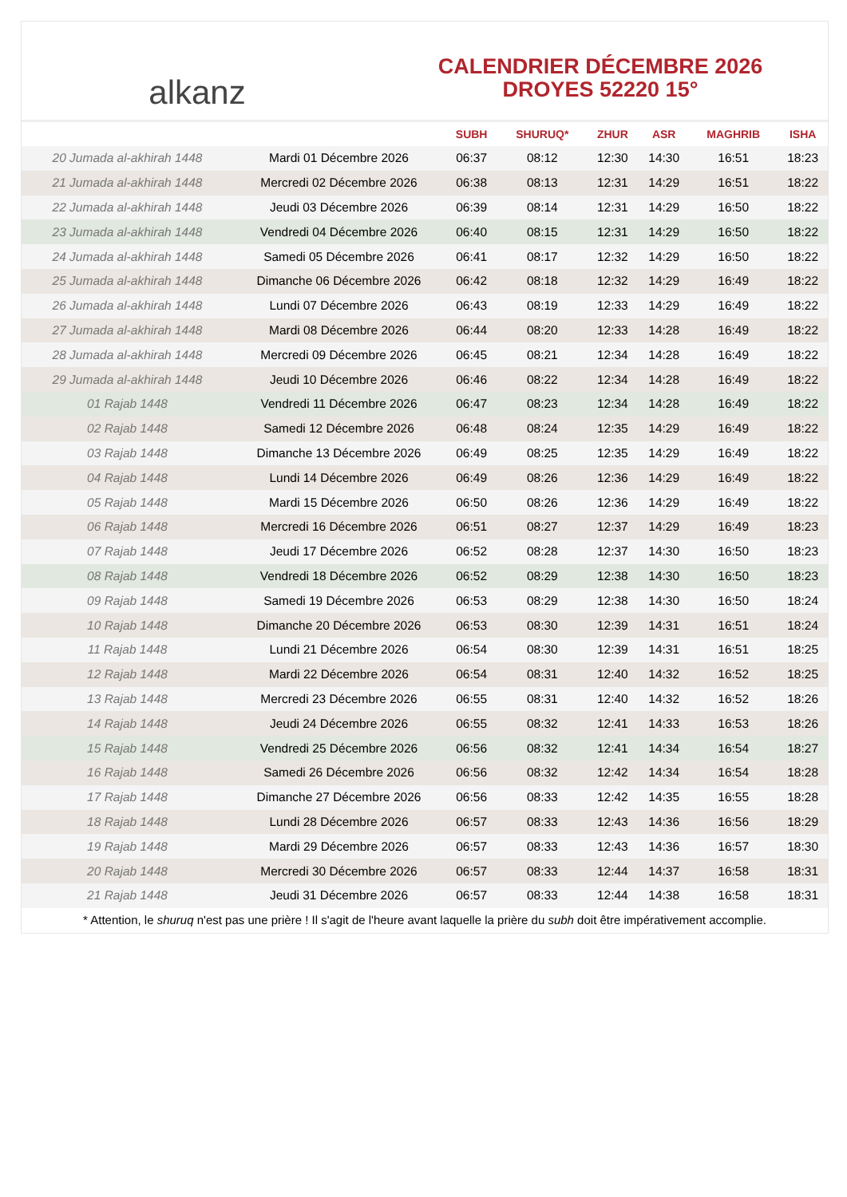alkanz
CALENDRIER DÉCEMBRE 2026
DROYES 52220 15°
| | | SUBH | SHURUQ* | ZHUR | ASR | MAGHRIB | ISHA |
| --- | --- | --- | --- | --- | --- | --- | --- |
| 20 Jumada al-akhirah 1448 | Mardi 01 Décembre 2026 | 06:37 | 08:12 | 12:30 | 14:30 | 16:51 | 18:23 |
| 21 Jumada al-akhirah 1448 | Mercredi 02 Décembre 2026 | 06:38 | 08:13 | 12:31 | 14:29 | 16:51 | 18:22 |
| 22 Jumada al-akhirah 1448 | Jeudi 03 Décembre 2026 | 06:39 | 08:14 | 12:31 | 14:29 | 16:50 | 18:22 |
| 23 Jumada al-akhirah 1448 | Vendredi 04 Décembre 2026 | 06:40 | 08:15 | 12:31 | 14:29 | 16:50 | 18:22 |
| 24 Jumada al-akhirah 1448 | Samedi 05 Décembre 2026 | 06:41 | 08:17 | 12:32 | 14:29 | 16:50 | 18:22 |
| 25 Jumada al-akhirah 1448 | Dimanche 06 Décembre 2026 | 06:42 | 08:18 | 12:32 | 14:29 | 16:49 | 18:22 |
| 26 Jumada al-akhirah 1448 | Lundi 07 Décembre 2026 | 06:43 | 08:19 | 12:33 | 14:29 | 16:49 | 18:22 |
| 27 Jumada al-akhirah 1448 | Mardi 08 Décembre 2026 | 06:44 | 08:20 | 12:33 | 14:28 | 16:49 | 18:22 |
| 28 Jumada al-akhirah 1448 | Mercredi 09 Décembre 2026 | 06:45 | 08:21 | 12:34 | 14:28 | 16:49 | 18:22 |
| 29 Jumada al-akhirah 1448 | Jeudi 10 Décembre 2026 | 06:46 | 08:22 | 12:34 | 14:28 | 16:49 | 18:22 |
| 01 Rajab 1448 | Vendredi 11 Décembre 2026 | 06:47 | 08:23 | 12:34 | 14:28 | 16:49 | 18:22 |
| 02 Rajab 1448 | Samedi 12 Décembre 2026 | 06:48 | 08:24 | 12:35 | 14:29 | 16:49 | 18:22 |
| 03 Rajab 1448 | Dimanche 13 Décembre 2026 | 06:49 | 08:25 | 12:35 | 14:29 | 16:49 | 18:22 |
| 04 Rajab 1448 | Lundi 14 Décembre 2026 | 06:49 | 08:26 | 12:36 | 14:29 | 16:49 | 18:22 |
| 05 Rajab 1448 | Mardi 15 Décembre 2026 | 06:50 | 08:26 | 12:36 | 14:29 | 16:49 | 18:22 |
| 06 Rajab 1448 | Mercredi 16 Décembre 2026 | 06:51 | 08:27 | 12:37 | 14:29 | 16:49 | 18:23 |
| 07 Rajab 1448 | Jeudi 17 Décembre 2026 | 06:52 | 08:28 | 12:37 | 14:30 | 16:50 | 18:23 |
| 08 Rajab 1448 | Vendredi 18 Décembre 2026 | 06:52 | 08:29 | 12:38 | 14:30 | 16:50 | 18:23 |
| 09 Rajab 1448 | Samedi 19 Décembre 2026 | 06:53 | 08:29 | 12:38 | 14:30 | 16:50 | 18:24 |
| 10 Rajab 1448 | Dimanche 20 Décembre 2026 | 06:53 | 08:30 | 12:39 | 14:31 | 16:51 | 18:24 |
| 11 Rajab 1448 | Lundi 21 Décembre 2026 | 06:54 | 08:30 | 12:39 | 14:31 | 16:51 | 18:25 |
| 12 Rajab 1448 | Mardi 22 Décembre 2026 | 06:54 | 08:31 | 12:40 | 14:32 | 16:52 | 18:25 |
| 13 Rajab 1448 | Mercredi 23 Décembre 2026 | 06:55 | 08:31 | 12:40 | 14:32 | 16:52 | 18:26 |
| 14 Rajab 1448 | Jeudi 24 Décembre 2026 | 06:55 | 08:32 | 12:41 | 14:33 | 16:53 | 18:26 |
| 15 Rajab 1448 | Vendredi 25 Décembre 2026 | 06:56 | 08:32 | 12:41 | 14:34 | 16:54 | 18:27 |
| 16 Rajab 1448 | Samedi 26 Décembre 2026 | 06:56 | 08:32 | 12:42 | 14:34 | 16:54 | 18:28 |
| 17 Rajab 1448 | Dimanche 27 Décembre 2026 | 06:56 | 08:33 | 12:42 | 14:35 | 16:55 | 18:28 |
| 18 Rajab 1448 | Lundi 28 Décembre 2026 | 06:57 | 08:33 | 12:43 | 14:36 | 16:56 | 18:29 |
| 19 Rajab 1448 | Mardi 29 Décembre 2026 | 06:57 | 08:33 | 12:43 | 14:36 | 16:57 | 18:30 |
| 20 Rajab 1448 | Mercredi 30 Décembre 2026 | 06:57 | 08:33 | 12:44 | 14:37 | 16:58 | 18:31 |
| 21 Rajab 1448 | Jeudi 31 Décembre 2026 | 06:57 | 08:33 | 12:44 | 14:38 | 16:58 | 18:31 |
* Attention, le shuruq n'est pas une prière ! Il s'agit de l'heure avant laquelle la prière du subh doit être impérativement accomplie.